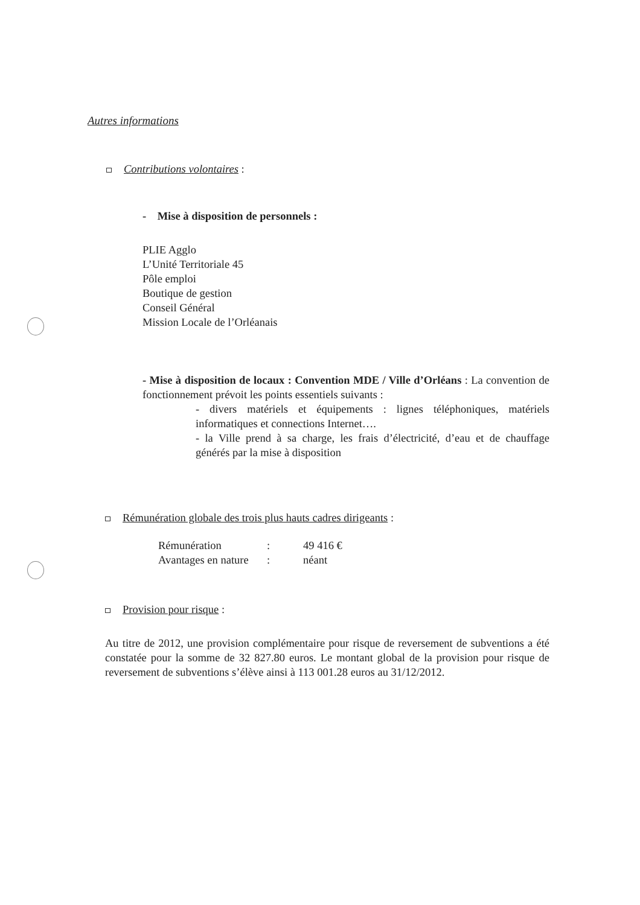Autres informations
Contributions volontaires :
- Mise à disposition de personnels :
PLIE Agglo
L’Unité Territoriale 45
Pôle emploi
Boutique de gestion
Conseil Général
Mission Locale de l’Orléanais
- Mise à disposition de locaux : Convention MDE / Ville d’Orléans : La convention de fonctionnement prévoit les points essentiels suivants :
- divers matériels et équipements : lignes téléphoniques, matériels informatiques et connections Internet….
- la Ville prend à sa charge, les frais d’électricité, d’eau et de chauffage générés par la mise à disposition
Rémunération globale des trois plus hauts cadres dirigeants :
| Rémunération | : | 49 416 € |
| Avantages en nature | : | néant |
Provision pour risque :
Au titre de 2012, une provision complémentaire pour risque de reversement de subventions a été constatée pour la somme de 32 827.80 euros. Le montant global de la provision pour risque de reversement de subventions s’élève ainsi à 113 001.28 euros au 31/12/2012.